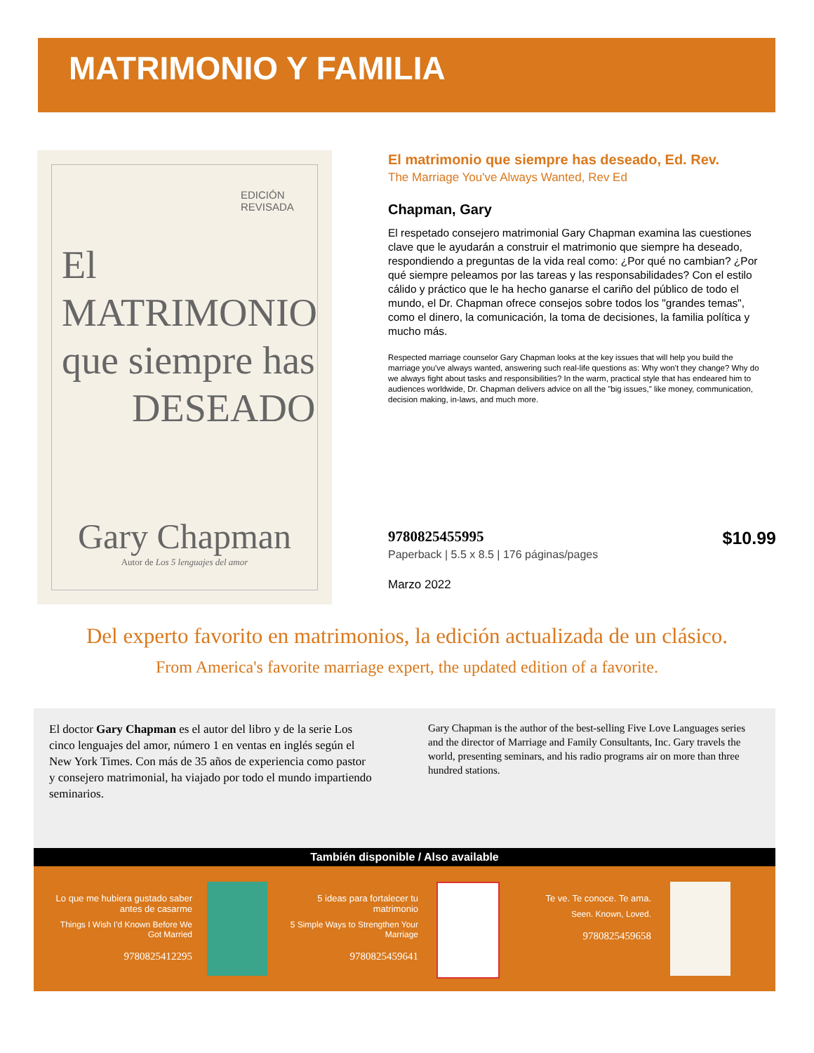MATRIMONIO Y FAMILIA
EDICIÓN
REVISADA
El
MATRIMONIO
que siempre has
DESEADO
Gary Chapman
Autor de Los 5 lenguajes del amor
El matrimonio que siempre has deseado, Ed. Rev.
The Marriage You've Always Wanted, Rev Ed
Chapman, Gary
El respetado consejero matrimonial Gary Chapman examina las cuestiones clave que le ayudarán a construir el matrimonio que siempre ha deseado, respondiendo a preguntas de la vida real como: ¿Por qué no cambian? ¿Por qué siempre peleamos por las tareas y las responsabilidades? Con el estilo cálido y práctico que le ha hecho ganarse el cariño del público de todo el mundo, el Dr. Chapman ofrece consejos sobre todos los "grandes temas", como el dinero, la comunicación, la toma de decisiones, la familia política y mucho más.
Respected marriage counselor Gary Chapman looks at the key issues that will help you build the marriage you've always wanted, answering such real-life questions as: Why won't they change? Why do we always fight about tasks and responsibilities? In the warm, practical style that has endeared him to audiences worldwide, Dr. Chapman delivers advice on all the "big issues," like money, communication, decision making, in-laws, and much more.
9780825455995 $10.99
Paperback | 5.5 x 8.5 | 176 páginas/pages
Marzo 2022
Del experto favorito en matrimonios, la edición actualizada de un clásico.
From America's favorite marriage expert, the updated edition of a favorite.
El doctor Gary Chapman es el autor del libro y de la serie Los cinco lenguajes del amor, número 1 en ventas en inglés según el New York Times. Con más de 35 años de experiencia como pastor y consejero matrimonial, ha viajado por todo el mundo impartiendo seminarios.
Gary Chapman is the author of the best-selling Five Love Languages series and the director of Marriage and Family Consultants, Inc. Gary travels the world, presenting seminars, and his radio programs air on more than three hundred stations.
También disponible / Also available
Lo que me hubiera gustado saber antes de casarme
Things I Wish I'd Known Before We Got Married
9780825412295
5 ideas para fortalecer tu matrimonio
5 Simple Ways to Strengthen Your Marriage
9780825459641
Te ve. Te conoce. Te ama.
Seen. Known, Loved.
9780825459658